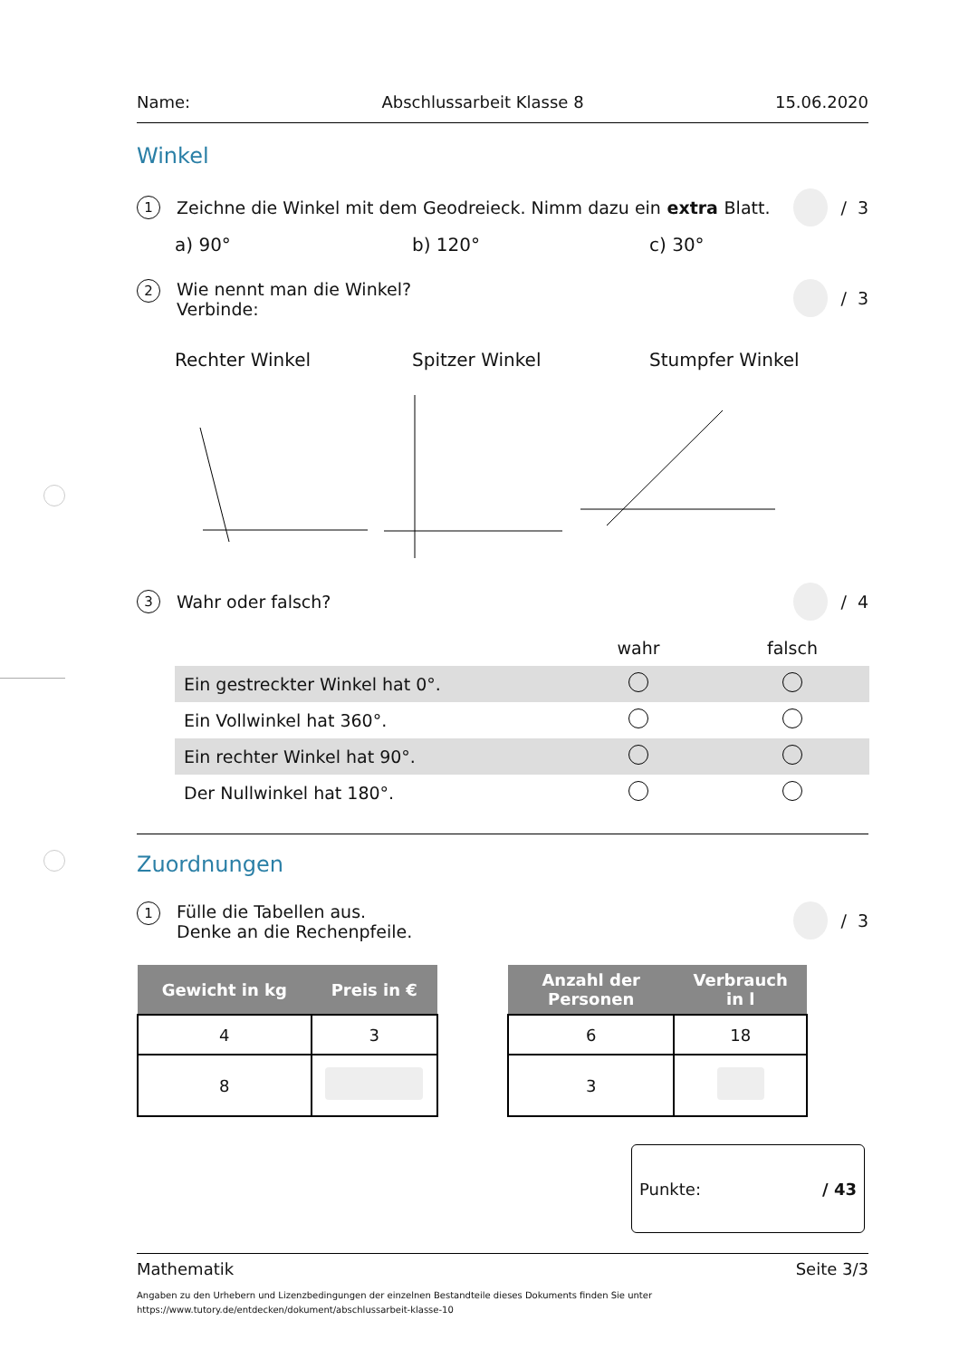Name: Abschlussarbeit Klasse 8 15.06.2020
Winkel
1 Zeichne die Winkel mit dem Geodreieck. Nimm dazu ein extra Blatt.
/ 3
a) 90° b) 120° c) 30°
2
Wie nennt man die Winkel?
Verbinde:
/ 3
Rechter Winkel Spitzer Winkel Stumpfer Winkel
3 Wahr oder falsch?
/ 4
| | wahr | falsch |
| Ein gestreckter Winkel hat 0°. | | |
| Ein Vollwinkel hat 360°. | | |
| Ein rechter Winkel hat 90°. | | |
| Der Nullwinkel hat 180°. | | |
Zuordnungen
1
Fülle die Tabellen aus.
Denke an die Rechenpfeile.
/ 3
| Gewicht in kg | Preis in € |
| --- | --- |
| 4 | 3 |
| 8 | |
| Anzahl der Personen | Verbrauch in l |
| --- | --- |
| 6 | 18 |
| 3 | |
Punkte: / 43
Mathematik Seite 3/3
Angaben zu den Urhebern und Lizenzbedingungen der einzelnen Bestandteile dieses Dokuments finden Sie unter
https://www.tutory.de/entdecken/dokument/abschlussarbeit-klasse-10